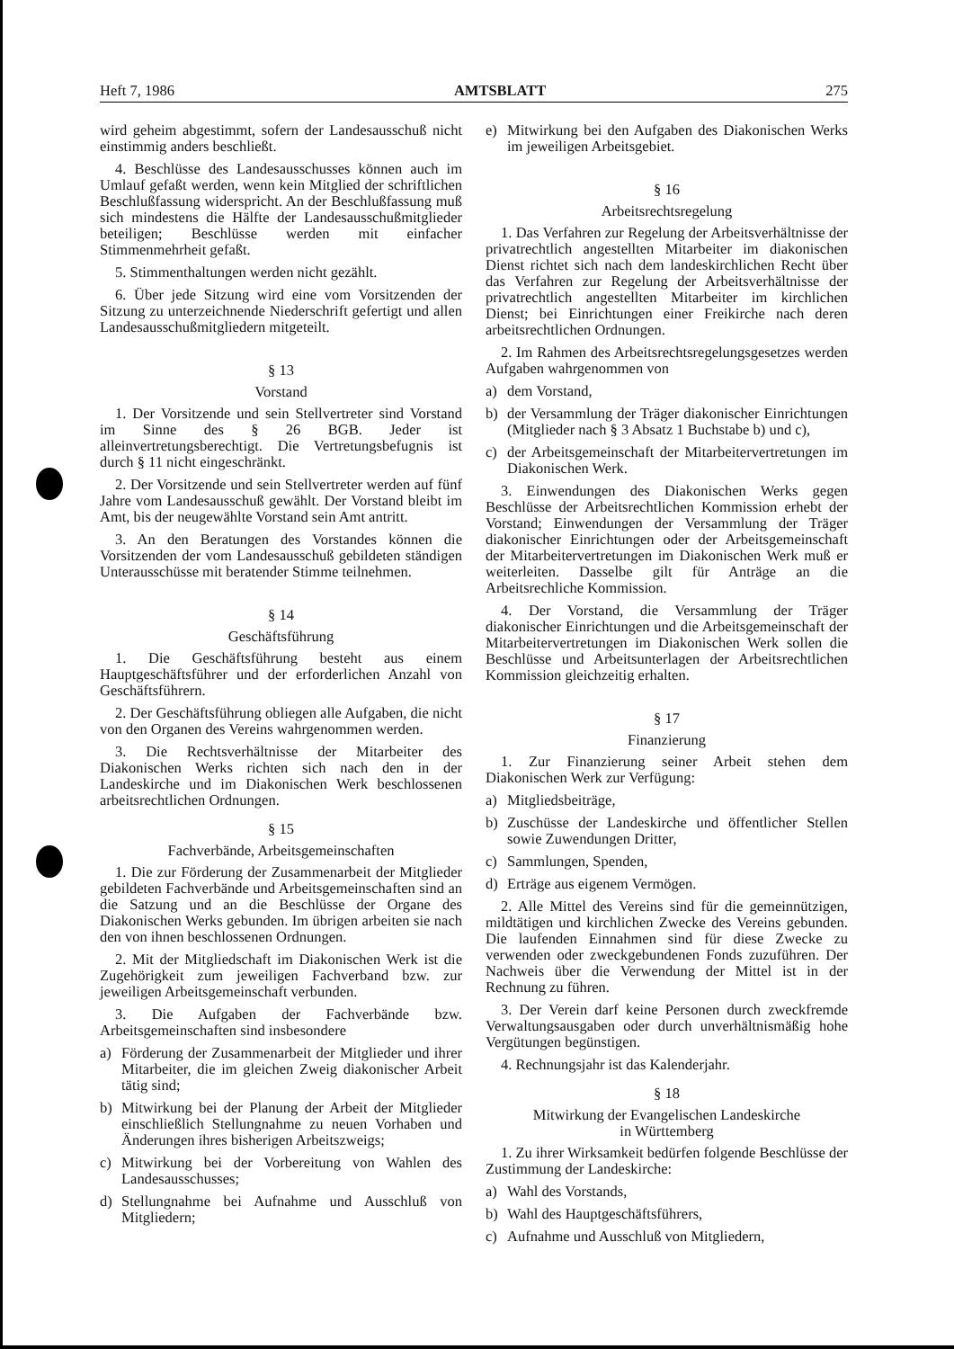Heft 7, 1986 AMTSBLATT 275
wird geheim abgestimmt, sofern der Landesausschuß nicht einstimmig anders beschließt.
4. Beschlüsse des Landesausschusses können auch im Umlauf gefaßt werden, wenn kein Mitglied der schriftlichen Beschlußfassung widerspricht. An der Beschlußfassung muß sich mindestens die Hälfte der Landesausschußmitglieder beteiligen; Beschlüsse werden mit einfacher Stimmenmehrheit gefaßt.
5. Stimmenthaltungen werden nicht gezählt.
6. Über jede Sitzung wird eine vom Vorsitzenden der Sitzung zu unterzeichnende Niederschrift gefertigt und allen Landesausschußmitgliedern mitgeteilt.
§ 13
Vorstand
1. Der Vorsitzende und sein Stellvertreter sind Vorstand im Sinne des § 26 BGB. Jeder ist alleinvertretungsberechtigt. Die Vertretungsbefugnis ist durch § 11 nicht eingeschränkt.
2. Der Vorsitzende und sein Stellvertreter werden auf fünf Jahre vom Landesausschuß gewählt. Der Vorstand bleibt im Amt, bis der neugewählte Vorstand sein Amt antritt.
3. An den Beratungen des Vorstandes können die Vorsitzenden der vom Landesausschuß gebildeten ständigen Unterausschüsse mit beratender Stimme teilnehmen.
§ 14
Geschäftsführung
1. Die Geschäftsführung besteht aus einem Hauptgeschäftsführer und der erforderlichen Anzahl von Geschäftsführern.
2. Der Geschäftsführung obliegen alle Aufgaben, die nicht von den Organen des Vereins wahrgenommen werden.
3. Die Rechtsverhältnisse der Mitarbeiter des Diakonischen Werks richten sich nach den in der Landeskirche und im Diakonischen Werk beschlossenen arbeitsrechtlichen Ordnungen.
§ 15
Fachverbände, Arbeitsgemeinschaften
1. Die zur Förderung der Zusammenarbeit der Mitglieder gebildeten Fachverbände und Arbeitsgemeinschaften sind an die Satzung und an die Beschlüsse der Organe des Diakonischen Werks gebunden. Im übrigen arbeiten sie nach den von ihnen beschlossenen Ordnungen.
2. Mit der Mitgliedschaft im Diakonischen Werk ist die Zugehörigkeit zum jeweiligen Fachverband bzw. zur jeweiligen Arbeitsgemeinschaft verbunden.
3. Die Aufgaben der Fachverbände bzw. Arbeitsgemeinschaften sind insbesondere
a) Förderung der Zusammenarbeit der Mitglieder und ihrer Mitarbeiter, die im gleichen Zweig diakonischer Arbeit tätig sind;
b) Mitwirkung bei der Planung der Arbeit der Mitglieder einschließlich Stellungnahme zu neuen Vorhaben und Änderungen ihres bisherigen Arbeitszweigs;
c) Mitwirkung bei der Vorbereitung von Wahlen des Landesausschusses;
d) Stellungnahme bei Aufnahme und Ausschluß von Mitgliedern;
e) Mitwirkung bei den Aufgaben des Diakonischen Werks im jeweiligen Arbeitsgebiet.
§ 16
Arbeitsrechtsregelung
1. Das Verfahren zur Regelung der Arbeitsverhältnisse der privatrechtlich angestellten Mitarbeiter im diakonischen Dienst richtet sich nach dem landeskirchlichen Recht über das Verfahren zur Regelung der Arbeitsverhältnisse der privatrechtlich angestellten Mitarbeiter im kirchlichen Dienst; bei Einrichtungen einer Freikirche nach deren arbeitsrechtlichen Ordnungen.
2. Im Rahmen des Arbeitsrechtsregelungsgesetzes werden Aufgaben wahrgenommen von
a) dem Vorstand,
b) der Versammlung der Träger diakonischer Einrichtungen (Mitglieder nach § 3 Absatz 1 Buchstabe b) und c),
c) der Arbeitsgemeinschaft der Mitarbeitervertretungen im Diakonischen Werk.
3. Einwendungen des Diakonischen Werks gegen Beschlüsse der Arbeitsrechtlichen Kommission erhebt der Vorstand; Einwendungen der Versammlung der Träger diakonischer Einrichtungen oder der Arbeitsgemeinschaft der Mitarbeitervertretungen im Diakonischen Werk muß er weiterleiten. Dasselbe gilt für Anträge an die Arbeitsrechliche Kommission.
4. Der Vorstand, die Versammlung der Träger diakonischer Einrichtungen und die Arbeitsgemeinschaft der Mitarbeitervertretungen im Diakonischen Werk sollen die Beschlüsse und Arbeitsunterlagen der Arbeitsrechtlichen Kommission gleichzeitig erhalten.
§ 17
Finanzierung
1. Zur Finanzierung seiner Arbeit stehen dem Diakonischen Werk zur Verfügung:
a) Mitgliedsbeiträge,
b) Zuschüsse der Landeskirche und öffentlicher Stellen sowie Zuwendungen Dritter,
c) Sammlungen, Spenden,
d) Erträge aus eigenem Vermögen.
2. Alle Mittel des Vereins sind für die gemeinnützigen, mildtätigen und kirchlichen Zwecke des Vereins gebunden. Die laufenden Einnahmen sind für diese Zwecke zu verwenden oder zweckgebundenen Fonds zuzuführen. Der Nachweis über die Verwendung der Mittel ist in der Rechnung zu führen.
3. Der Verein darf keine Personen durch zweckfremde Verwaltungsausgaben oder durch unverhältnismäßig hohe Vergütungen begünstigen.
4. Rechnungsjahr ist das Kalenderjahr.
§ 18
Mitwirkung der Evangelischen Landeskirche
in Württemberg
1. Zu ihrer Wirksamkeit bedürfen folgende Beschlüsse der Zustimmung der Landeskirche:
a) Wahl des Vorstands,
b) Wahl des Hauptgeschäftsführers,
c) Aufnahme und Ausschluß von Mitgliedern,